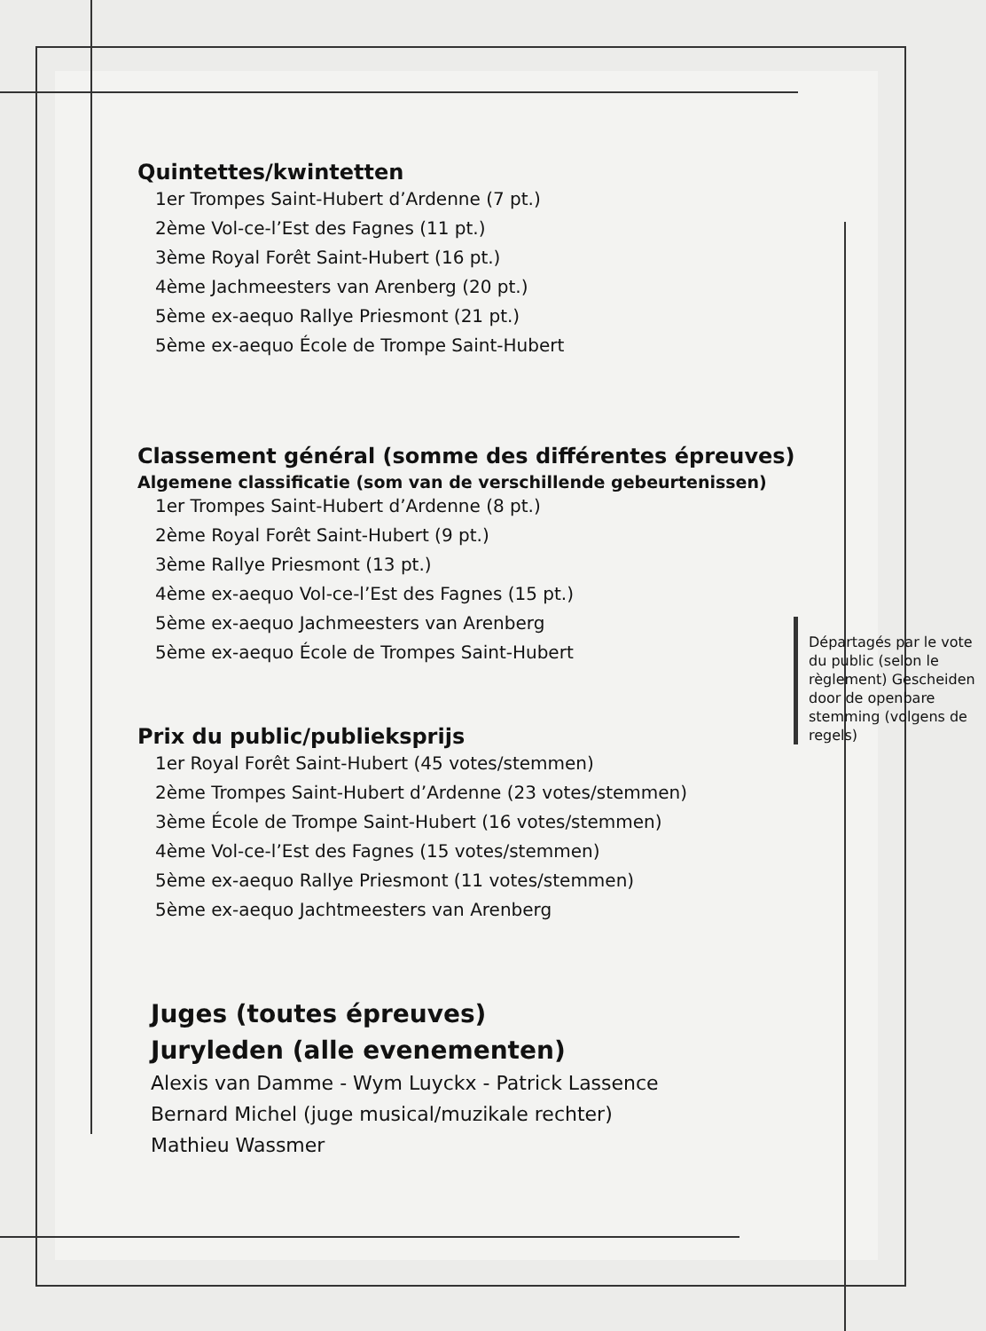Quintettes/kwintetten
1er Trompes Saint-Hubert d’Ardenne (7 pt.)
2ème Vol-ce-l’Est des Fagnes (11 pt.)
3ème Royal Forêt Saint-Hubert (16 pt.)
4ème Jachmeesters van Arenberg (20 pt.)
5ème ex-aequo Rallye Priesmont (21 pt.)
5ème ex-aequo École de Trompe Saint-Hubert
Classement général (somme des différentes épreuves)
Algemene classificatie (som van de verschillende gebeurtenissen)
1er Trompes Saint-Hubert d’Ardenne (8 pt.)
2ème Royal Forêt Saint-Hubert (9 pt.)
3ème Rallye Priesmont (13 pt.)
4ème ex-aequo Vol-ce-l’Est des Fagnes (15 pt.)
5ème ex-aequo Jachmeesters van Arenberg
5ème ex-aequo École de Trompes Saint-Hubert
Départagés par le vote du public (selon le règlement) Gescheiden door de openbare stemming (volgens de regels)
Prix du public/publieksprijs
1er Royal Forêt Saint-Hubert (45 votes/stemmen)
2ème Trompes Saint-Hubert d’Ardenne (23 votes/stemmen)
3ème École de Trompe Saint-Hubert (16 votes/stemmen)
4ème Vol-ce-l’Est des Fagnes (15 votes/stemmen)
5ème ex-aequo Rallye Priesmont (11 votes/stemmen)
5ème ex-aequo Jachtmeesters van Arenberg
Juges (toutes épreuves)
Juryleden (alle evenementen)
Alexis van Damme - Wym Luyckx - Patrick Lassence
Bernard Michel (juge musical/muzikale rechter)
Mathieu Wassmer